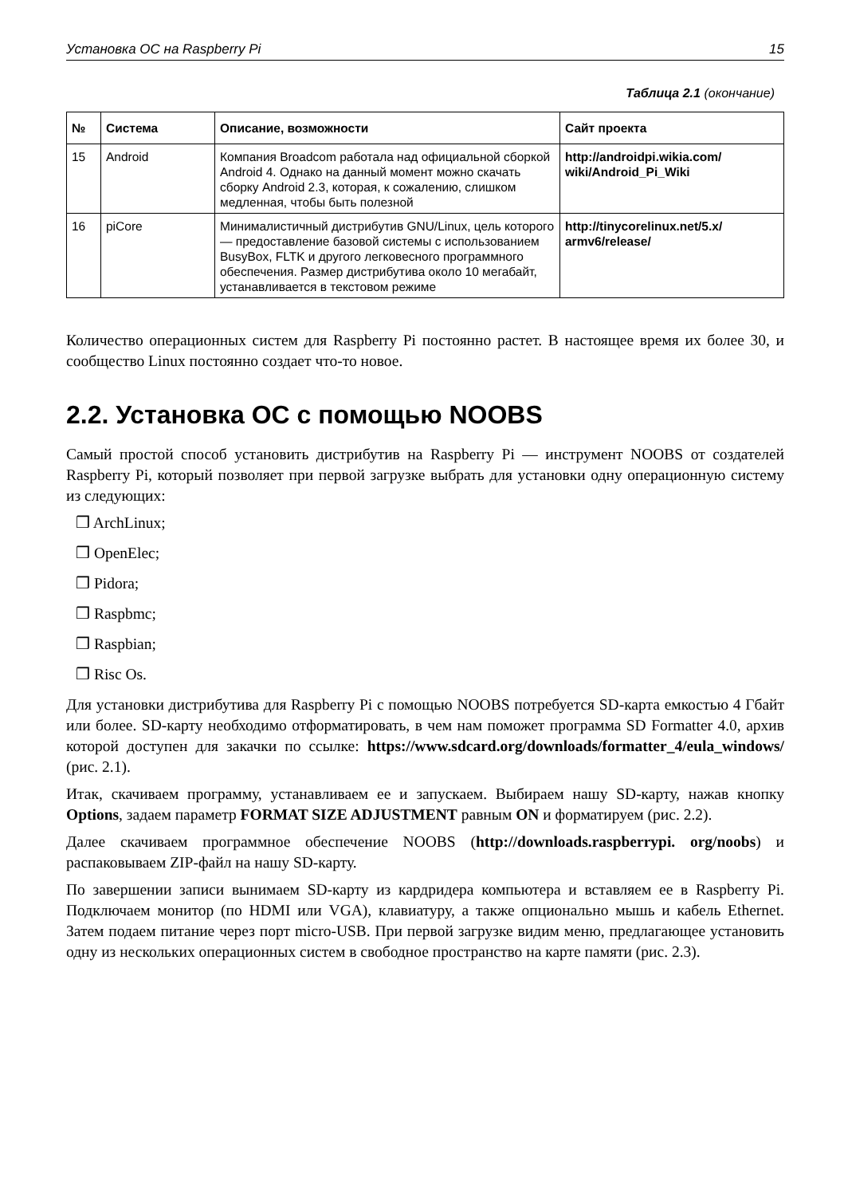Установка ОС на Raspberry Pi 15
Таблица 2.1 (окончание)
| № | Система | Описание, возможности | Сайт проекта |
| --- | --- | --- | --- |
| 15 | Android | Компания Broadcom работала над официальной сборкой Android 4. Однако на данный момент можно скачать сборку Android 2.3, которая, к сожалению, слишком медленная, чтобы быть полезной | http://androidpi.wikia.com/ wiki/Android_Pi_Wiki |
| 16 | piCore | Минималистичный дистрибутив GNU/Linux, цель которого — предоставление базовой системы с использованием BusyBox, FLTK и другого легковесного программного обеспечения. Размер дистрибутива около 10 мегабайт, устанавливается в текстовом режиме | http://tinycorelinux.net/5.x/ armv6/release/ |
Количество операционных систем для Raspberry Pi постоянно растет. В настоящее время их более 30, и сообщество Linux постоянно создает что-то новое.
2.2. Установка ОС с помощью NOOBS
Самый простой способ установить дистрибутив на Raspberry Pi — инструмент NOOBS от создателей Raspberry Pi, который позволяет при первой загрузке выбрать для установки одну операционную систему из следующих:
❒ ArchLinux;
❒ OpenElec;
❒ Pidora;
❒ Raspbmc;
❒ Raspbian;
❒ Risc Os.
Для установки дистрибутива для Raspberry Pi с помощью NOOBS потребуется SD-карта емкостью 4 Гбайт или более. SD-карту необходимо отформатировать, в чем нам поможет программа SD Formatter 4.0, архив которой доступен для закачки по ссылке: https://www.sdcard.org/downloads/formatter_4/eula_windows/ (рис. 2.1).
Итак, скачиваем программу, устанавливаем ее и запускаем. Выбираем нашу SD-карту, нажав кнопку Options, задаем параметр FORMAT SIZE ADJUSTMENT равным ON и форматируем (рис. 2.2).
Далее скачиваем программное обеспечение NOOBS (http://downloads.raspberrypi. org/noobs) и распаковываем ZIP-файл на нашу SD-карту.
По завершении записи вынимаем SD-карту из кардридера компьютера и вставляем ее в Raspberry Pi. Подключаем монитор (по HDMI или VGA), клавиатуру, а также опционально мышь и кабель Ethernet. Затем подаем питание через порт micro-USB. При первой загрузке видим меню, предлагающее установить одну из нескольких операционных систем в свободное пространство на карте памяти (рис. 2.3).